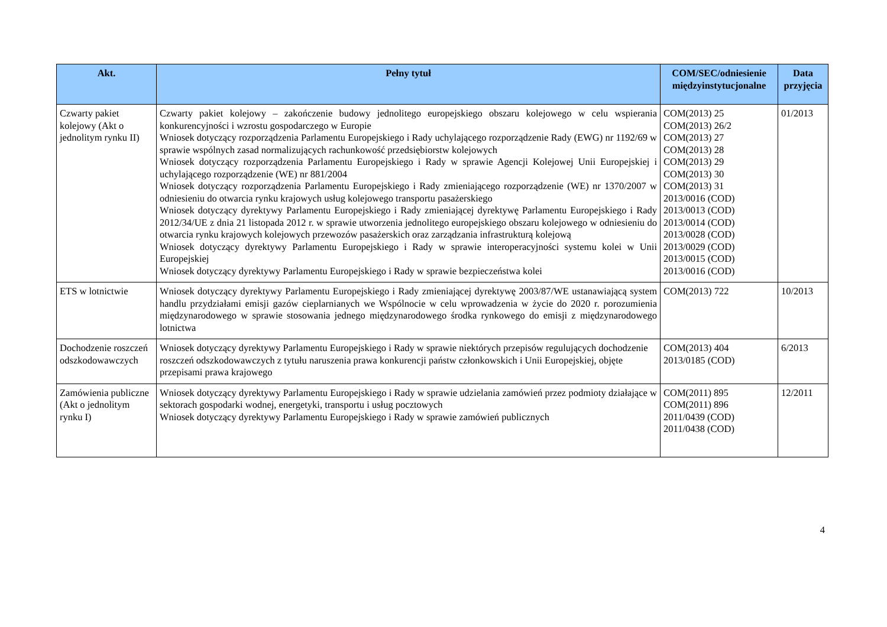| Akt. | Pełny tytuł | COM/SEC/odniesienie międzyinstytucjonalne | Data przyjęcia |
| --- | --- | --- | --- |
| Czwarty pakiet kolejowy (Akt o jednolitym rynku II) | Czwarty pakiet kolejowy – zakończenie budowy jednolitego europejskiego obszaru kolejowego w celu wspierania konkurencyjności i wzrostu gospodarczego w Europie Wniosek dotyczący rozporządzenia Parlamentu Europejskiego i Rady uchylającego rozporządzenie Rady (EWG) nr 1192/69 w sprawie wspólnych zasad normalizujących rachunkowość przedsiębiorstw kolejowych Wniosek dotyczący rozporządzenia Parlamentu Europejskiego i Rady w sprawie Agencji Kolejowej Unii Europejskiej i uchylającego rozporządzenie (WE) nr 881/2004 Wniosek dotyczący rozporządzenia Parlamentu Europejskiego i Rady zmieniającego rozporządzenie (WE) nr 1370/2007 w odniesieniu do otwarcia rynku krajowych usług kolejowego transportu pasażerskiego Wniosek dotyczący dyrektywy Parlamentu Europejskiego i Rady zmieniającej dyrektywę Parlamentu Europejskiego i Rady 2012/34/UE z dnia 21 listopada 2012 r. w sprawie utworzenia jednolitego europejskiego obszaru kolejowego w odniesieniu do otwarcia rynku krajowych kolejowych przewozów pasażerskich oraz zarządzania infrastrukturą kolejową Wniosek dotyczący dyrektywy Parlamentu Europejskiego i Rady w sprawie interoperacyjności systemu kolei w Unii Europejskiej Wniosek dotyczący dyrektywy Parlamentu Europejskiego i Rady w sprawie bezpieczeństwa kolei | COM(2013) 25 COM(2013) 26/2 COM(2013) 27 COM(2013) 28 COM(2013) 29 COM(2013) 30 COM(2013) 31 2013/0016 (COD) 2013/0013 (COD) 2013/0014 (COD) 2013/0028 (COD) 2013/0029 (COD) 2013/0015 (COD) 2013/0016 (COD) | 01/2013 |
| ETS w lotnictwie | Wniosek dotyczący dyrektywy Parlamentu Europejskiego i Rady zmieniającej dyrektywę 2003/87/WE ustanawiającą system handlu przydziałami emisji gazów cieplarnianych we Wspólnocie w celu wprowadzenia w życie do 2020 r. porozumienia międzynarodowego w sprawie stosowania jednego międzynarodowego środka rynkowego do emisji z międzynarodowego lotnictwa | COM(2013) 722 | 10/2013 |
| Dochodzenie roszczeń odszkodowawczych | Wniosek dotyczący dyrektywy Parlamentu Europejskiego i Rady w sprawie niektórych przepisów regulujących dochodzenie roszczeń odszkodowawczych z tytułu naruszenia prawa konkurencji państw członkowskich i Unii Europejskiej, objęte przepisami prawa krajowego | COM(2013) 404 2013/0185 (COD) | 6/2013 |
| Zamówienia publiczne (Akt o jednolitym rynku I) | Wniosek dotyczący dyrektywy Parlamentu Europejskiego i Rady w sprawie udzielania zamówień przez podmioty działające w sektorach gospodarki wodnej, energetyki, transportu i usług pocztowych Wniosek dotyczący dyrektywy Parlamentu Europejskiego i Rady w sprawie zamówień publicznych | COM(2011) 895 COM(2011) 896 2011/0439 (COD) 2011/0438 (COD) | 12/2011 |
4